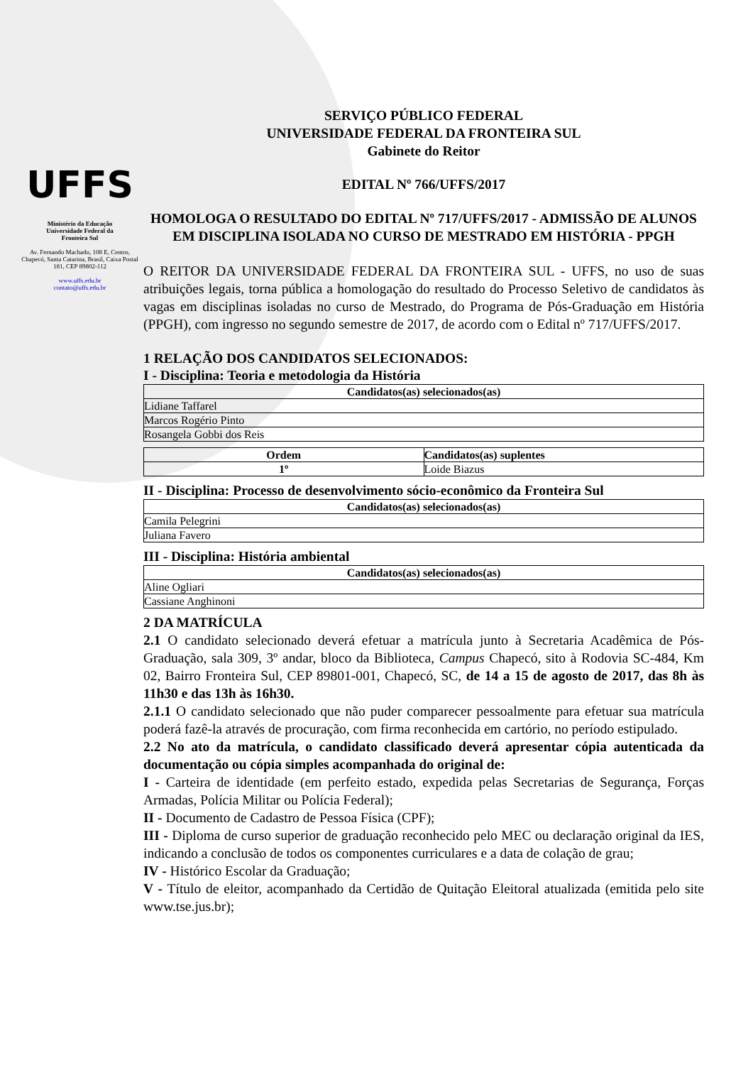UFFS
Ministério da Educação
Universidade Federal da
Fronteira Sul
Av. Fernando Machado, 108 E, Centro, Chapecó, Santa Catarina, Brasil, Caixa Postal 181, CEP 89802-112
www.uffs.edu.br
contato@uffs.edu.br
SERVIÇO PÚBLICO FEDERAL
UNIVERSIDADE FEDERAL DA FRONTEIRA SUL
Gabinete do Reitor
EDITAL Nº 766/UFFS/2017
HOMOLOGA O RESULTADO DO EDITAL Nº 717/UFFS/2017 - ADMISSÃO DE ALUNOS EM DISCIPLINA ISOLADA NO CURSO DE MESTRADO EM HISTÓRIA - PPGH
O REITOR DA UNIVERSIDADE FEDERAL DA FRONTEIRA SUL - UFFS, no uso de suas atribuições legais, torna pública a homologação do resultado do Processo Seletivo de candidatos às vagas em disciplinas isoladas no curso de Mestrado, do Programa de Pós-Graduação em História (PPGH), com ingresso no segundo semestre de 2017, de acordo com o Edital nº 717/UFFS/2017.
1 RELAÇÃO DOS CANDIDATOS SELECIONADOS:
I - Disciplina: Teoria e metodologia da História
| Candidatos(as) selecionados(as) |
| --- |
| Lidiane Taffarel |
| Marcos Rogério Pinto |
| Rosangela Gobbi dos Reis |
| Ordem | Candidatos(as) suplentes |
| --- | --- |
| 1º | Loide Biazus |
II - Disciplina: Processo de desenvolvimento sócio-econômico da Fronteira Sul
| Candidatos(as) selecionados(as) |
| --- |
| Camila Pelegrini |
| Juliana Favero |
III - Disciplina: História ambiental
| Candidatos(as) selecionados(as) |
| --- |
| Aline Ogliari |
| Cassiane Anghinoni |
2 DA MATRÍCULA
2.1 O candidato selecionado deverá efetuar a matrícula junto à Secretaria Acadêmica de Pós-Graduação, sala 309, 3º andar, bloco da Biblioteca, Campus Chapecó, sito à Rodovia SC-484, Km 02, Bairro Fronteira Sul, CEP 89801-001, Chapecó, SC, de 14 a 15 de agosto de 2017, das 8h às 11h30 e das 13h às 16h30.
2.1.1 O candidato selecionado que não puder comparecer pessoalmente para efetuar sua matrícula poderá fazê-la através de procuração, com firma reconhecida em cartório, no período estipulado.
2.2 No ato da matrícula, o candidato classificado deverá apresentar cópia autenticada da documentação ou cópia simples acompanhada do original de:
I - Carteira de identidade (em perfeito estado, expedida pelas Secretarias de Segurança, Forças Armadas, Polícia Militar ou Polícia Federal);
II - Documento de Cadastro de Pessoa Física (CPF);
III - Diploma de curso superior de graduação reconhecido pelo MEC ou declaração original da IES, indicando a conclusão de todos os componentes curriculares e a data de colação de grau;
IV - Histórico Escolar da Graduação;
V - Título de eleitor, acompanhado da Certidão de Quitação Eleitoral atualizada (emitida pelo site www.tse.jus.br);